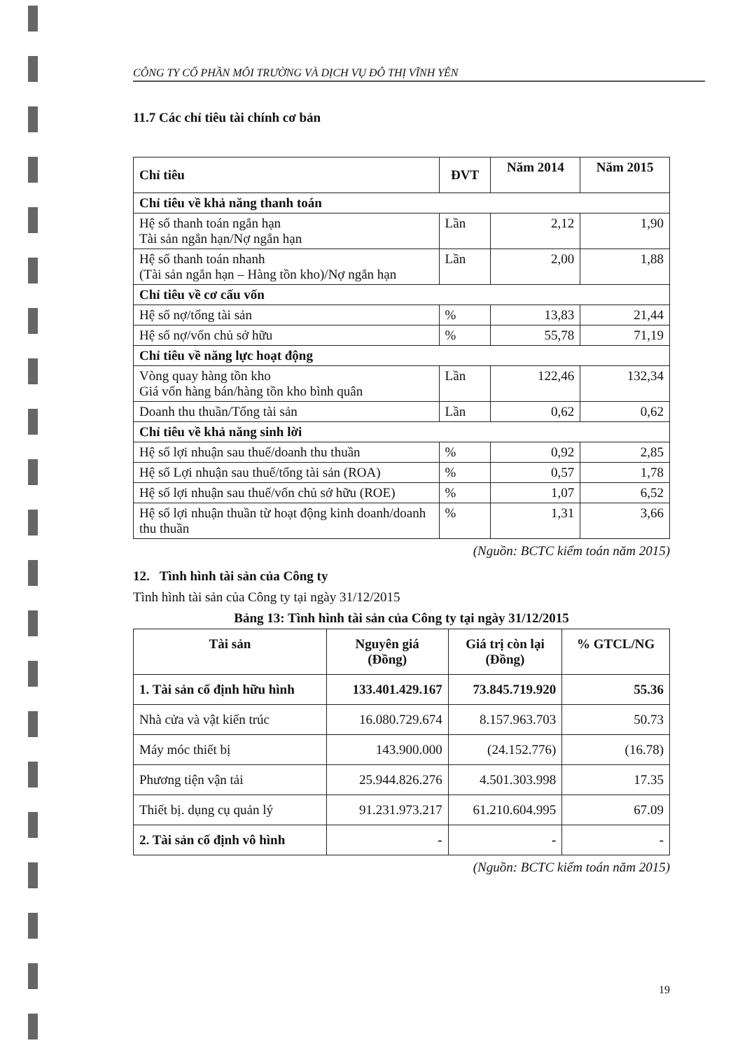CÔNG TY CỔ PHẦN MÔI TRƯỜNG VÀ DỊCH VỤ ĐÔ THỊ VĨNH YÊN
11.7 Các chỉ tiêu tài chính cơ bản
| Chỉ tiêu | ĐVT | Năm 2014 | Năm 2015 |
| --- | --- | --- | --- |
| Chỉ tiêu về khả năng thanh toán | | | |
| Hệ số thanh toán ngắn hạn Tài sản ngắn hạn/Nợ ngắn hạn | Lần | 2,12 | 1,90 |
| Hệ số thanh toán nhanh (Tài sản ngắn hạn – Hàng tồn kho)/Nợ ngắn hạn | Lần | 2,00 | 1,88 |
| Chỉ tiêu về cơ cấu vốn | | | |
| Hệ số nợ/tổng tài sản | % | 13,83 | 21,44 |
| Hệ số nợ/vốn chủ sở hữu | % | 55,78 | 71,19 |
| Chỉ tiêu về năng lực hoạt động | | | |
| Vòng quay hàng tồn kho Giá vốn hàng bán/hàng tồn kho bình quân | Lần | 122,46 | 132,34 |
| Doanh thu thuần/Tổng tài sản | Lần | 0,62 | 0,62 |
| Chỉ tiêu về khả năng sinh lời | | | |
| Hệ số lợi nhuận sau thuế/doanh thu thuần | % | 0,92 | 2,85 |
| Hệ số Lợi nhuận sau thuế/tổng tài sản (ROA) | % | 0,57 | 1,78 |
| Hệ số lợi nhuận sau thuế/vốn chủ sở hữu (ROE) | % | 1,07 | 6,52 |
| Hệ số lợi nhuận thuần từ hoạt động kinh doanh/doanh thu thuần | % | 1,31 | 3,66 |
(Nguồn: BCTC kiểm toán năm 2015)
12. Tình hình tài sản của Công ty
Tình hình tài sản của Công ty tại ngày 31/12/2015
Bảng 13: Tình hình tài sản của Công ty tại ngày 31/12/2015
| Tài sản | Nguyên giá (Đồng) | Giá trị còn lại (Đồng) | % GTCL/NG |
| --- | --- | --- | --- |
| 1. Tài sản cố định hữu hình | 133.401.429.167 | 73.845.719.920 | 55.36 |
| Nhà cửa và vật kiến trúc | 16.080.729.674 | 8.157.963.703 | 50.73 |
| Máy móc thiết bị | 143.900.000 | (24.152.776) | (16.78) |
| Phương tiện vận tải | 25.944.826.276 | 4.501.303.998 | 17.35 |
| Thiết bị. dụng cụ quản lý | 91.231.973.217 | 61.210.604.995 | 67.09 |
| 2. Tài sản cố định vô hình | - | - | - |
(Nguồn: BCTC kiểm toán năm 2015)
19